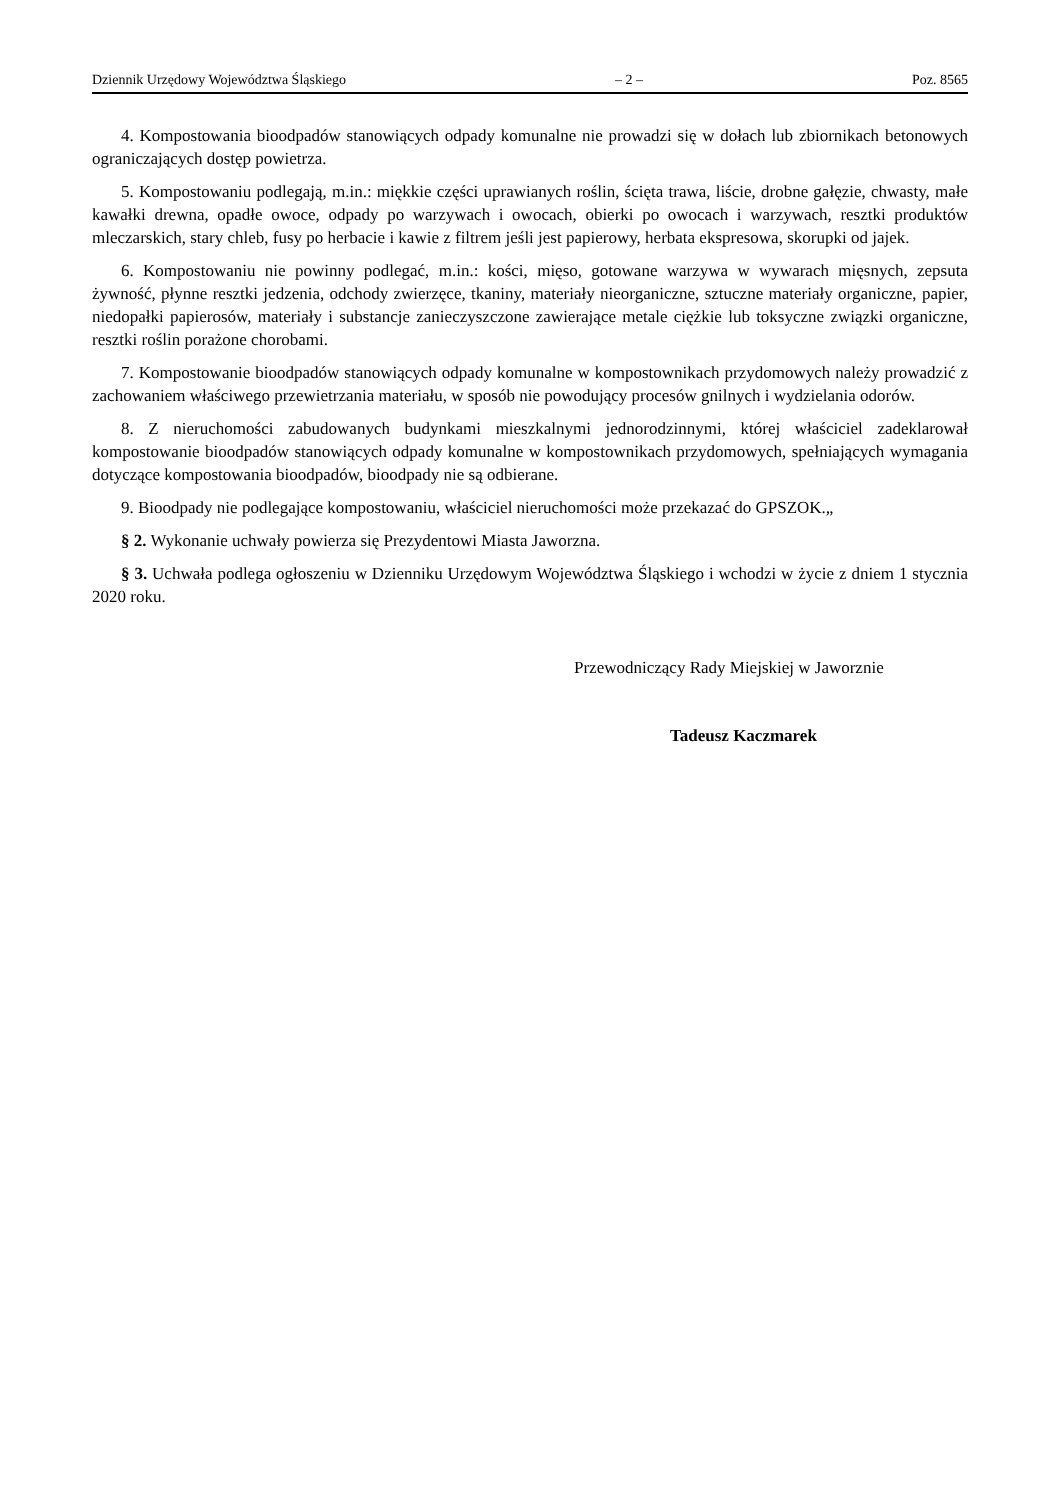Dziennik Urzędowy Województwa Śląskiego – 2 – Poz. 8565
4. Kompostowania bioodpadów stanowiących odpady komunalne nie prowadzi się w dołach lub zbiornikach betonowych ograniczających dostęp powietrza.
5. Kompostowaniu podlegają, m.in.: miękkie części uprawianych roślin, ścięta trawa, liście, drobne gałęzie, chwasty, małe kawałki drewna, opadłe owoce, odpady po warzywach i owocach, obierki po owocach i warzywach, resztki produktów mleczarskich, stary chleb, fusy po herbacie i kawie z filtrem jeśli jest papierowy, herbata ekspresowa, skorupki od jajek.
6. Kompostowaniu nie powinny podlegać, m.in.: kości, mięso, gotowane warzywa w wywarach mięsnych, zepsuta żywność, płynne resztki jedzenia, odchody zwierzęce, tkaniny, materiały nieorganiczne, sztuczne materiały organiczne, papier, niedopałki papierosów, materiały i substancje zanieczyszczone zawierające metale ciężkie lub toksyczne związki organiczne, resztki roślin porażone chorobami.
7. Kompostowanie bioodpadów stanowiących odpady komunalne w kompostownikach przydomowych należy prowadzić z zachowaniem właściwego przewietrzania materiału, w sposób nie powodujący procesów gnilnych i wydzielania odorów.
8. Z nieruchomości zabudowanych budynkami mieszkalnymi jednorodzinnymi, której właściciel zadeklarował kompostowanie bioodpadów stanowiących odpady komunalne w kompostownikach przydomowych, spełniających wymagania dotyczące kompostowania bioodpadów, bioodpady nie są odbierane.
9. Bioodpady nie podlegające kompostowaniu, właściciel nieruchomości może przekazać do GPSZOK.„
§ 2. Wykonanie uchwały powierza się Prezydentowi Miasta Jaworzna.
§ 3. Uchwała podlega ogłoszeniu w Dzienniku Urzędowym Województwa Śląskiego i wchodzi w życie z dniem 1 stycznia 2020 roku.
Przewodniczący Rady Miejskiej w Jaworznie
Tadeusz Kaczmarek